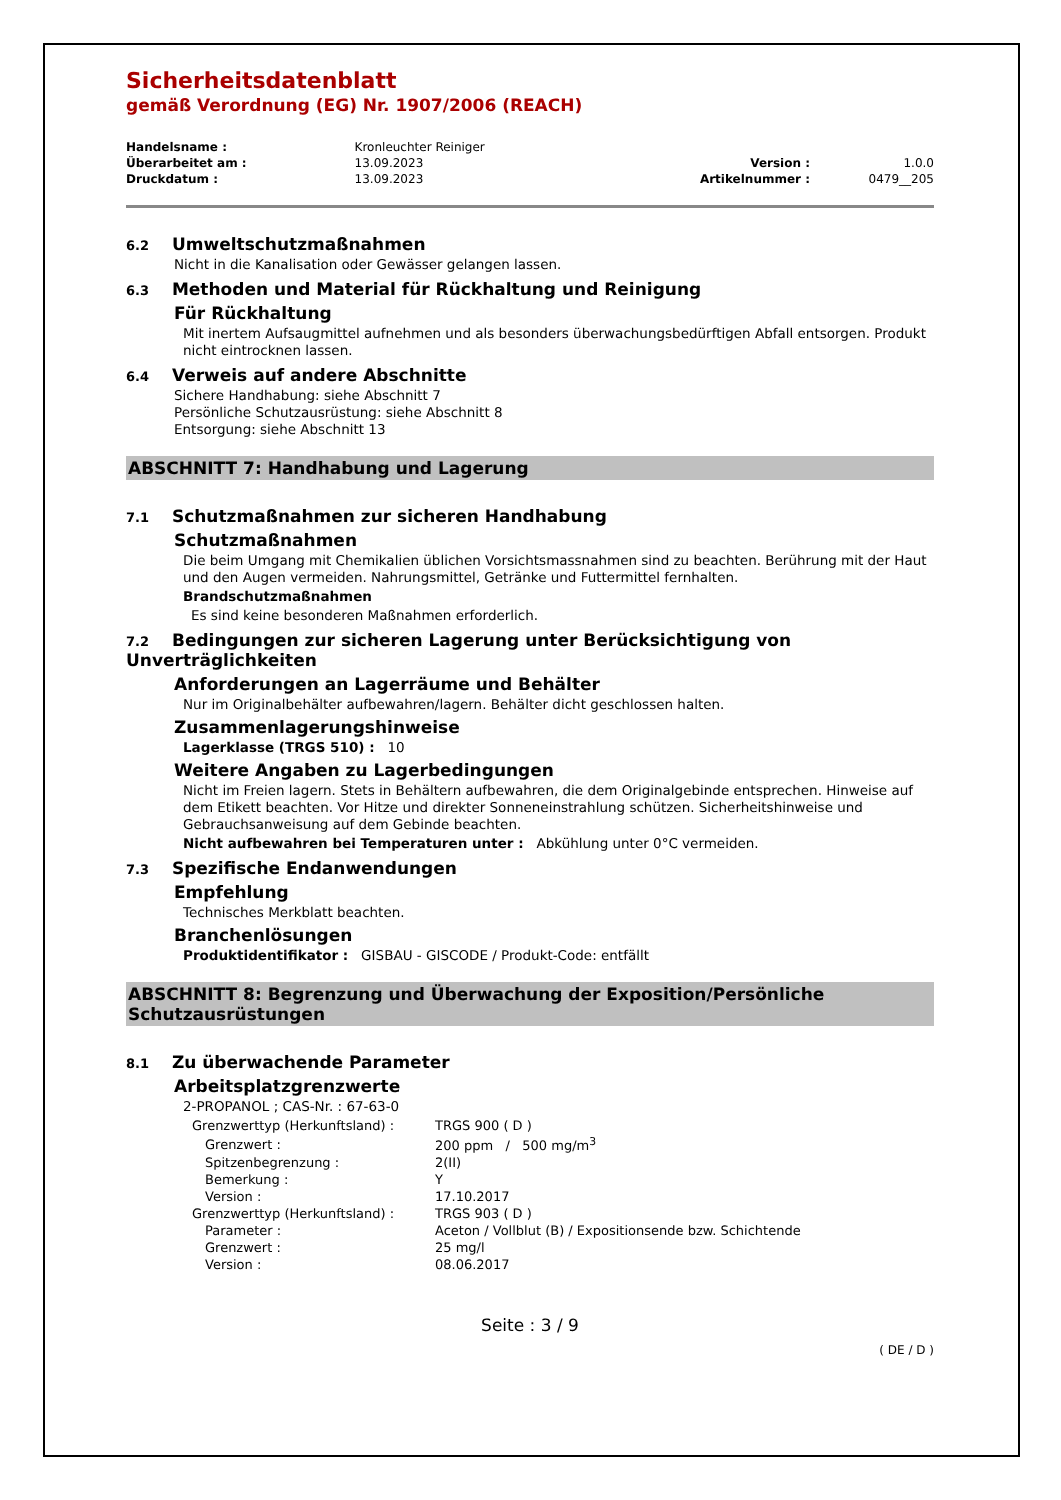Sicherheitsdatenblatt
gemäß Verordnung (EG) Nr. 1907/2006 (REACH)
| Handelsname : | Kronleuchter Reiniger | | |
| Überarbeitet am : | 13.09.2023 | Version : | 1.0.0 |
| Druckdatum : | 13.09.2023 | Artikelnummer : | 0479__205 |
6.2 Umweltschutzmaßnahmen
Nicht in die Kanalisation oder Gewässer gelangen lassen.
6.3 Methoden und Material für Rückhaltung und Reinigung
Für Rückhaltung
Mit inertem Aufsaugmittel aufnehmen und als besonders überwachungsbedürftigen Abfall entsorgen. Produkt nicht eintrocknen lassen.
6.4 Verweis auf andere Abschnitte
Sichere Handhabung: siehe Abschnitt 7
Persönliche Schutzausrüstung: siehe Abschnitt 8
Entsorgung: siehe Abschnitt 13
ABSCHNITT 7: Handhabung und Lagerung
7.1 Schutzmaßnahmen zur sicheren Handhabung
Schutzmaßnahmen
Die beim Umgang mit Chemikalien üblichen Vorsichtsmassnahmen sind zu beachten. Berührung mit der Haut und den Augen vermeiden. Nahrungsmittel, Getränke und Futtermittel fernhalten.
Brandschutzmaßnahmen
Es sind keine besonderen Maßnahmen erforderlich.
7.2 Bedingungen zur sicheren Lagerung unter Berücksichtigung von Unverträglichkeiten
Anforderungen an Lagerräume und Behälter
Nur im Originalbehälter aufbewahren/lagern. Behälter dicht geschlossen halten.
Zusammenlagerungshinweise
Lagerklasse (TRGS 510) : 10
Weitere Angaben zu Lagerbedingungen
Nicht im Freien lagern. Stets in Behältern aufbewahren, die dem Originalgebinde entsprechen. Hinweise auf dem Etikett beachten. Vor Hitze und direkter Sonneneinstrahlung schützen. Sicherheitshinweise und Gebrauchsanweisung auf dem Gebinde beachten.
Nicht aufbewahren bei Temperaturen unter : Abkühlung unter 0°C vermeiden.
7.3 Spezifische Endanwendungen
Empfehlung
Technisches Merkblatt beachten.
Branchenlösungen
Produktidentifikator : GISBAU - GISCODE / Produkt-Code: entfällt
ABSCHNITT 8: Begrenzung und Überwachung der Exposition/Persönliche Schutzausrüstungen
8.1 Zu überwachende Parameter
Arbeitsplatzgrenzwerte
2-PROPANOL ; CAS-Nr. : 67-63-0
| Grenzwerttyp (Herkunftsland) : | TRGS 900 ( D ) |
| Grenzwert : | 200 ppm / 500 mg/m<sup>3</sup> |
| Spitzenbegrenzung : | 2(II) |
| Bemerkung : | Y |
| Version : | 17.10.2017 |
| Grenzwerttyp (Herkunftsland) : | TRGS 903 ( D ) |
| Parameter : | Aceton / Vollblut (B) / Expositionsende bzw. Schichtende |
| Grenzwert : | 25 mg/l |
| Version : | 08.06.2017 |
Seite : 3 / 9
( DE / D )